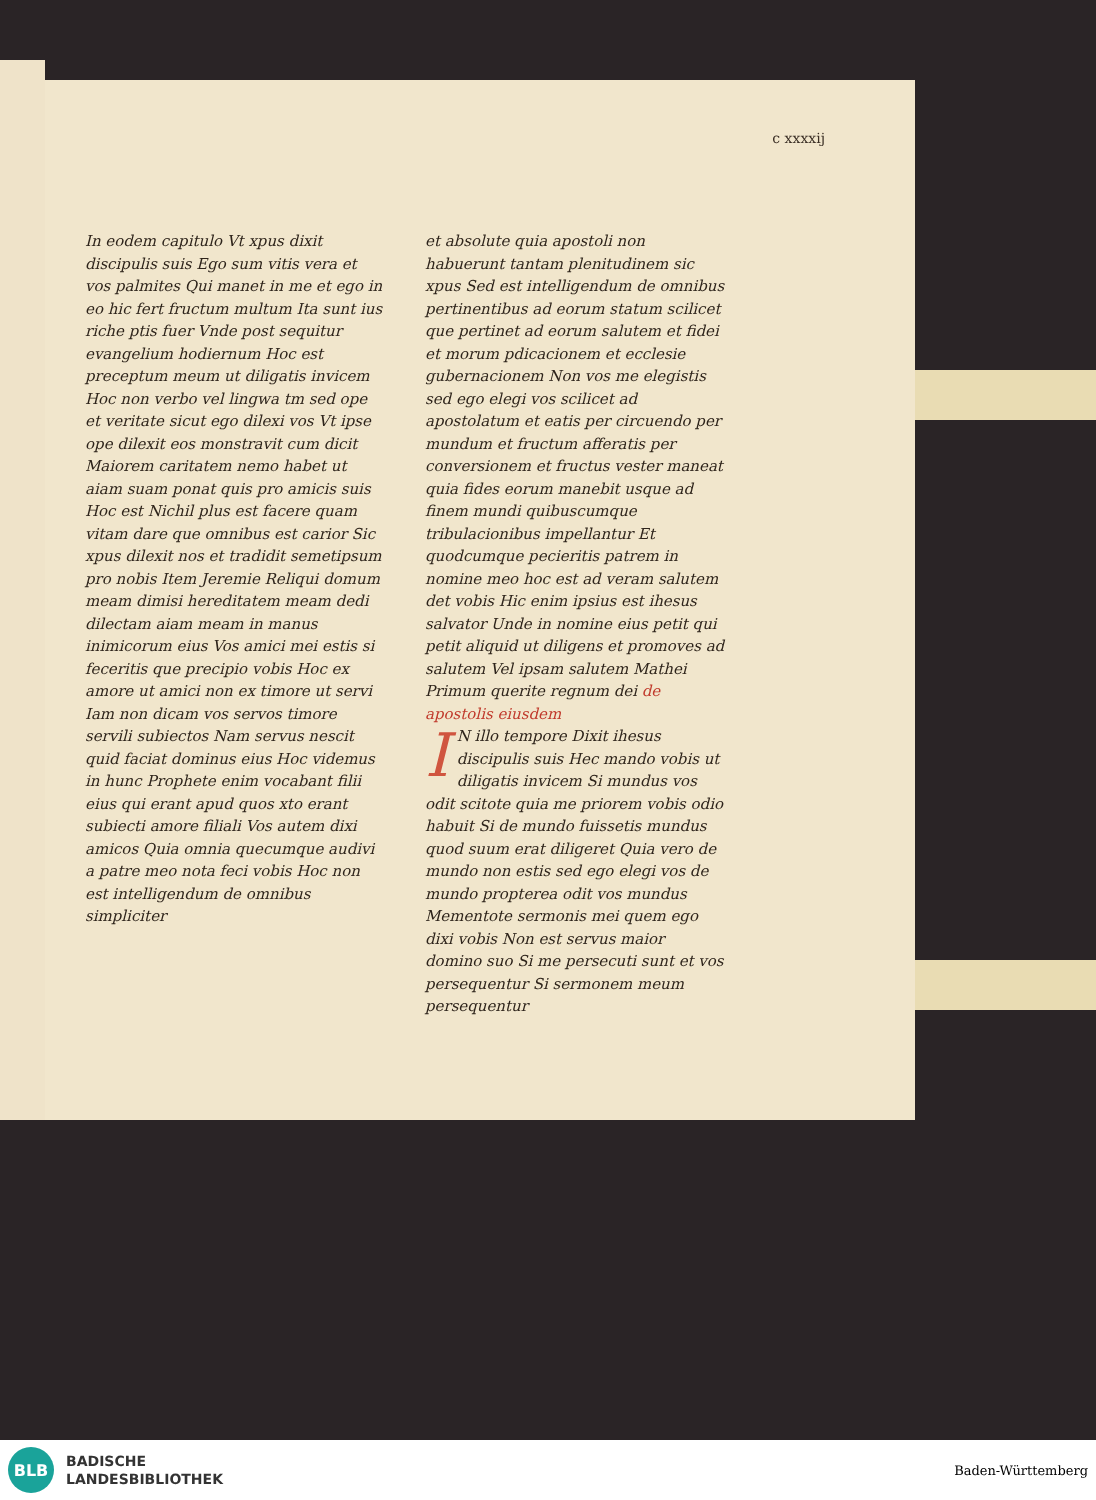c xxxxij
In eodem capitulo Vt xpus dixit discipulis suis Ego sum vitis vera et vos palmites Qui manet in me et ego in eo hic fert fructum multum Ita sunt ius riche ptis fuer Vnde post sequitur evangelium hodiernum Hoc est preceptum meum ut diligatis invicem Hoc non verbo vel lingwa tm sed ope et veritate sicut ego dilexi vos Vt ipse ope dilexit eos monstravit cum dicit Maiorem caritatem nemo habet ut aiam suam ponat quis pro amicis suis Hoc est Nichil plus est facere quam vitam dare que omnibus est carior Sic xpus dilexit nos et tradidit semetipsum pro nobis Item Jeremie Reliqui domum meam dimisi hereditatem meam dedi dilectam aiam meam in manus inimicorum eius Vos amici mei estis si feceritis que precipio vobis Hoc ex amore ut amici non ex timore ut servi Iam non dicam vos servos timore servili subiectos Nam servus nescit quid faciat dominus eius Hoc videmus in hunc Prophete enim vocabant filii eius qui erant apud quos xto erant subiecti amore filiali Vos autem dixi amicos Quia omnia quecumque audivi a patre meo nota feci vobis Hoc non est intelligendum de omnibus simpliciter
et absolute quia apostoli non habuerunt tantam plenitudinem sic xpus Sed est intelligendum de omnibus pertinentibus ad eorum statum scilicet que pertinet ad eorum salutem et fidei et morum pdicacionem et ecclesie gubernacionem Non vos me elegistis sed ego elegi vos scilicet ad apostolatum et eatis per circuendo per mundum et fructum afferatis per conversionem et fructus vester maneat quia fides eorum manebit usque ad finem mundi quibuscumque tribulacionibus impellantur Et quodcumque pecieritis patrem in nomine meo hoc est ad veram salutem det vobis Hic enim ipsius est ihesus salvator Unde in nomine eius petit qui petit aliquid ut diligens et promoves ad salutem Vel ipsam salutem Mathei Primum querite regnum dei de apostolis eiusdem
IN illo tempore Dixit ihesus discipulis suis Hec mando vobis ut diligatis invicem Si mundus vos odit scitote quia me priorem vobis odio habuit Si de mundo fuissetis mundus quod suum erat diligeret Quia vero de mundo non estis sed ego elegi vos de mundo propterea odit vos mundus Mementote sermonis mei quem ego dixi vobis Non est servus maior domino suo Si me persecuti sunt et vos persequentur Si sermonem meum persequentur
BLB
BADISCHE
LANDESBIBLIOTHEK
Baden-Württemberg